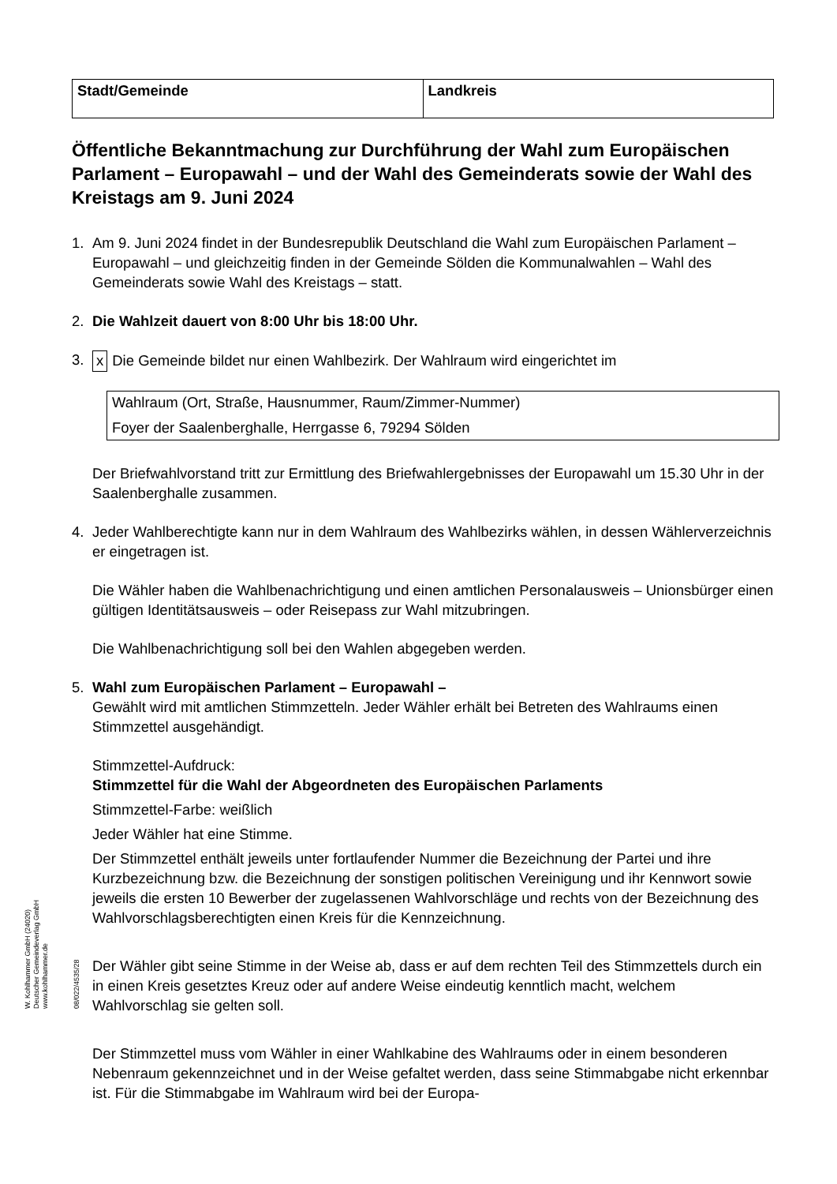| Stadt/Gemeinde | Landkreis |
Öffentliche Bekanntmachung zur Durchführung der Wahl zum Europäischen Parlament – Europawahl – und der Wahl des Gemeinderats sowie der Wahl des Kreistags am 9. Juni 2024
1. Am 9. Juni 2024 findet in der Bundesrepublik Deutschland die Wahl zum Europäischen Parlament – Europawahl – und gleichzeitig finden in der Gemeinde Sölden die Kommunalwahlen – Wahl des Gemeinderats sowie Wahl des Kreistags – statt.
2. Die Wahlzeit dauert von 8:00 Uhr bis 18:00 Uhr.
3. x Die Gemeinde bildet nur einen Wahlbezirk. Der Wahlraum wird eingerichtet im
Wahlraum (Ort, Straße, Hausnummer, Raum/Zimmer-Nummer)
Foyer der Saalenberghalle, Herrgasse 6, 79294 Sölden
Der Briefwahlvorstand tritt zur Ermittlung des Briefwahlergebnisses der Europawahl um 15.30 Uhr in der Saalenberghalle zusammen.
4. Jeder Wahlberechtigte kann nur in dem Wahlraum des Wahlbezirks wählen, in dessen Wählerverzeichnis er eingetragen ist.
Die Wähler haben die Wahlbenachrichtigung und einen amtlichen Personalausweis – Unionsbürger einen gültigen Identitätsausweis – oder Reisepass zur Wahl mitzubringen.
Die Wahlbenachrichtigung soll bei den Wahlen abgegeben werden.
5. Wahl zum Europäischen Parlament – Europawahl –
Gewählt wird mit amtlichen Stimmzetteln. Jeder Wähler erhält bei Betreten des Wahlraums einen Stimmzettel ausgehändigt.
Stimmzettel-Aufdruck:
Stimmzettel für die Wahl der Abgeordneten des Europäischen Parlaments
Stimmzettel-Farbe: weißlich
Jeder Wähler hat eine Stimme.
Der Stimmzettel enthält jeweils unter fortlaufender Nummer die Bezeichnung der Partei und ihre Kurzbezeichnung bzw. die Bezeichnung der sonstigen politischen Vereinigung und ihr Kennwort sowie jeweils die ersten 10 Bewerber der zugelassenen Wahlvorschläge und rechts von der Bezeichnung des Wahlvorschlagsberechtigten einen Kreis für die Kennzeichnung.
Der Wähler gibt seine Stimme in der Weise ab, dass er auf dem rechten Teil des Stimmzettels durch ein in einen Kreis gesetztes Kreuz oder auf andere Weise eindeutig kenntlich macht, welchem Wahlvorschlag sie gelten soll.
Der Stimmzettel muss vom Wähler in einer Wahlkabine des Wahlraums oder in einem besonderen Nebenraum gekennzeichnet und in der Weise gefaltet werden, dass seine Stimmabgabe nicht erkennbar ist. Für die Stimmabgabe im Wahlraum wird bei der Europa-
W. Kohlhammer GmbH (24020)
Deutscher Gemeindeverlag GmbH
www.kohlhammer.de
08/022/4535/28